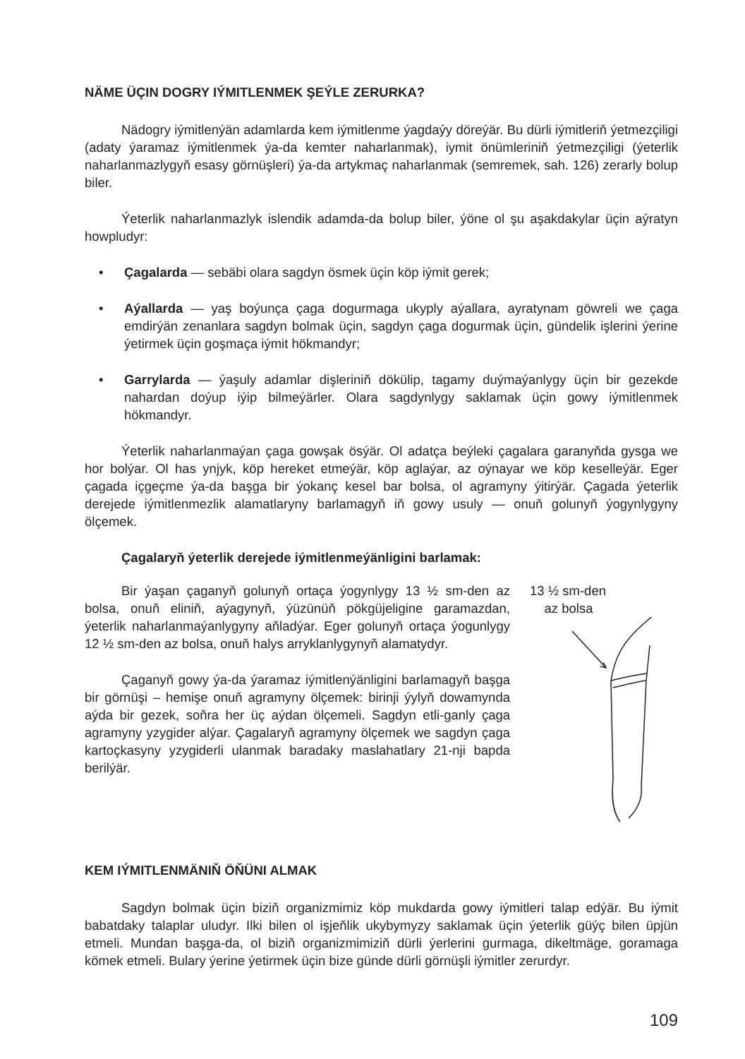NÄME ÜÇIN DOGRY IÝMITLENMEK ŞEÝLE ZERURKA?
Nädogry iýmitlenýän adamlarda kem iýmitlenme ýagdaýy döreýär. Bu dürli iýmitleriň ýetmezçiligi (adaty ýaramaz iýmitlenmek ýa-da kemter naharlanmak), iymit önümleriniň ýetmezçiligi (ýeterlik naharlanmazlygyň esasy görnüşleri) ýa-da artykmaç naharlanmak (semremek, sah. 126) zerarly bolup biler.
Ýeterlik naharlanmazlyk islendik adamda-da bolup biler, ýöne ol şu aşakdakylar üçin aýratyn howpludyr:
• Çagalarda — sebäbi olara sagdyn ösmek üçin köp iýmit gerek;
• Aýallarda — yaş boýunça çaga dogurmaga ukyply aýallara, ayratynam göwreli we çaga emdirýän zenanlara sagdyn bolmak üçin, sagdyn çaga dogurmak üçin, gündelik işlerini ýerine ýetirmek üçin goşmaça iýmit hökmandyr;
• Garrylarda — ýaşuly adamlar dişleriniň dökülip, tagamy duýmaýanlygy üçin bir gezekde nahardan doýup iýip bilmeýärler. Olara sagdynlygy saklamak üçin gowy iýmitlenmek hökmandyr.
Ýeterlik naharlanmaýan çaga gowşak ösýär. Ol adatça beýleki çagalara garanyňda gysga we hor bolýar. Ol has ynjyk, köp hereket etmeýär, köp aglaýar, az oýnayar we köp keselleýär. Eger çagada içgeçme ýa-da başga bir ýokanç kesel bar bolsa, ol agramyny ýitirýär. Çagada ýeterlik derejede iýmitlenmezlik alamatlaryny barlamagyň iň gowy usuly — onuň golunyň ýogynlygyny ölçemek.
Çagalaryň ýeterlik derejede iýmitlenmeýänligini barlamak:
Bir ýaşan çaganyň golunyň ortaça ýogynlygy 13 ½ sm-den az bolsa, onuň eliniň, aýagynyň, ýüzünüň pökgüjeligine garamazdan, ýeterlik naharlanmaýanlygyny aňladýar. Eger golunyň ortaça ýogunlygy 12 ½ sm-den az bolsa, onuň halys arryklanlygynyň alamatydyr.
Çaganyň gowy ýa-da ýaramaz iýmitlenýänligini barlamagyň başga bir görnüşi – hemişe onuň agramyny ölçemek: birinji ýylyň dowamynda aýda bir gezek, soňra her üç aýdan ölçemeli. Sagdyn etli-ganly çaga agramyny yzygider alýar. Çagalaryň agramyny ölçemek we sagdyn çaga kartoçkasyny yzygiderli ulanmak baradaky maslahatlary 21-nji bapda berilýär.
13 ½ sm-den
az bolsa
KEM IÝMITLENMÄNIŇ ÖŇÜNI ALMAK
Sagdyn bolmak üçin biziň organizmimiz köp mukdarda gowy iýmitleri talap edýär. Bu iýmit babatdaky talaplar uludyr. Ilki bilen ol işjeňlik ukybymyzy saklamak üçin ýeterlik güýç bilen üpjün etmeli. Mundan başga-da, ol biziň organizmimiziň dürli ýerlerini gurmaga, dikeltmäge, goramaga kömek etmeli. Bulary ýerine ýetirmek üçin bize günde dürli görnüşli iýmitler zerurdyr.
109